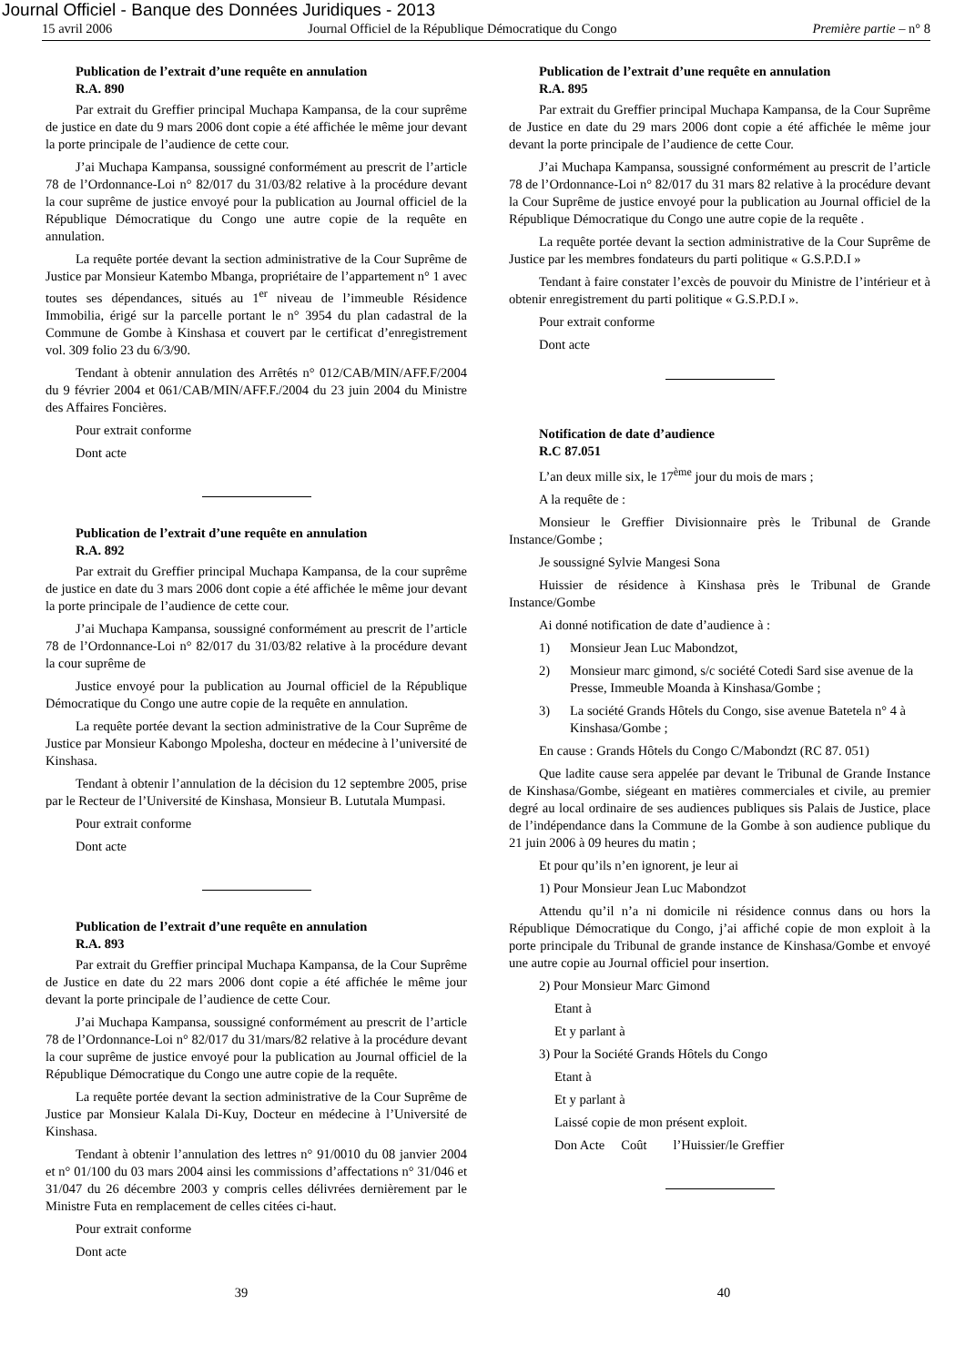Journal Officiel - Banque des Données Juridiques - 2013
15 avril 2006 Journal Officiel de la République Démocratique du Congo Première partie – n° 8
Publication de l’extrait d’une requête en annulation
R.A. 890
Par extrait du Greffier principal Muchapa Kampansa, de la cour suprême de justice en date du 9 mars 2006 dont copie a été affichée le même jour devant la porte principale de l’audience de cette cour.
J’ai Muchapa Kampansa, soussigné conformément au prescrit de l’article 78 de l’Ordonnance-Loi n° 82/017 du 31/03/82 relative à la procédure devant la cour suprême de justice envoyé pour la publication au Journal officiel de la République Démocratique du Congo une autre copie de la requête en annulation.
La requête portée devant la section administrative de la Cour Suprême de Justice par Monsieur Katembo Mbanga, propriétaire de l’appartement n° 1 avec toutes ses dépendances, situés au 1<sup>er</sup> niveau de l’immeuble Résidence Immobilia, érigé sur la parcelle portant le n° 3954 du plan cadastral de la Commune de Gombe à Kinshasa et couvert par le certificat d’enregistrement vol. 309 folio 23 du 6/3/90.
Tendant à obtenir annulation des Arrêtés n° 012/CAB/MIN/AFF.F/2004 du 9 février 2004 et 061/CAB/MIN/AFF.F./2004 du 23 juin 2004 du Ministre des Affaires Foncières.
Pour extrait conforme
Dont acte
Publication de l’extrait d’une requête en annulation
R.A. 892
Par extrait du Greffier principal Muchapa Kampansa, de la cour suprême de justice en date du 3 mars 2006 dont copie a été affichée le même jour devant la porte principale de l’audience de cette cour.
J’ai Muchapa Kampansa, soussigné conformément au prescrit de l’article 78 de l’Ordonnance-Loi n° 82/017 du 31/03/82 relative à la procédure devant la cour suprême de
Justice envoyé pour la publication au Journal officiel de la République Démocratique du Congo une autre copie de la requête en annulation.
La requête portée devant la section administrative de la Cour Suprême de Justice par Monsieur Kabongo Mpolesha, docteur en médecine à l’université de Kinshasa.
Tendant à obtenir l’annulation de la décision du 12 septembre 2005, prise par le Recteur de l’Université de Kinshasa, Monsieur B. Lututala Mumpasi.
Pour extrait conforme
Dont acte
Publication de l’extrait d’une requête en annulation
R.A. 893
Par extrait du Greffier principal Muchapa Kampansa, de la Cour Suprême de Justice en date du 22 mars 2006 dont copie a été affichée le même jour devant la porte principale de l’audience de cette Cour.
J’ai Muchapa Kampansa, soussigné conformément au prescrit de l’article 78 de l’Ordonnance-Loi n° 82/017 du 31/mars/82 relative à la procédure devant la cour suprême de justice envoyé pour la publication au Journal officiel de la République Démocratique du Congo une autre copie de la requête.
La requête portée devant la section administrative de la Cour Suprême de Justice par Monsieur Kalala Di-Kuy, Docteur en médecine à l’Université de Kinshasa.
Tendant à obtenir l’annulation des lettres n° 91/0010 du 08 janvier 2004 et n° 01/100 du 03 mars 2004 ainsi les commissions d’affectations n° 31/046 et 31/047 du 26 décembre 2003 y compris celles délivrées dernièrement par le Ministre Futa en remplacement de celles citées ci-haut.
Pour extrait conforme
Dont acte
Publication de l’extrait d’une requête en annulation
R.A. 895
Par extrait du Greffier principal Muchapa Kampansa, de la Cour Suprême de Justice en date du 29 mars 2006 dont copie a été affichée le même jour devant la porte principale de l’audience de cette Cour.
J’ai Muchapa Kampansa, soussigné conformément au prescrit de l’article 78 de l’Ordonnance-Loi n° 82/017 du 31 mars 82 relative à la procédure devant la Cour Suprême de justice envoyé pour la publication au Journal officiel de la République Démocratique du Congo une autre copie de la requête .
La requête portée devant la section administrative de la Cour Suprême de Justice par les membres fondateurs du parti politique « G.S.P.D.I »
Tendant à faire constater l’excès de pouvoir du Ministre de l’intérieur et à obtenir enregistrement du parti politique « G.S.P.D.I ».
Pour extrait conforme
Dont acte
Notification de date d’audience
R.C 87.051
L’an deux mille six, le 17<sup>ème</sup> jour du mois de mars ;
A la requête de :
Monsieur le Greffier Divisionnaire près le Tribunal de Grande Instance/Gombe ;
Je soussigné Sylvie Mangesi Sona
Huissier de résidence à Kinshasa près le Tribunal de Grande Instance/Gombe
Ai donné notification de date d’audience à :
1) Monsieur Jean Luc Mabondzot,
2) Monsieur marc gimond, s/c société Cotedi Sard sise avenue de la Presse, Immeuble Moanda à Kinshasa/Gombe ;
3) La société Grands Hôtels du Congo, sise avenue Batetela n° 4 à Kinshasa/Gombe ;
En cause : Grands Hôtels du Congo C/Mabondzt (RC 87. 051)
Que ladite cause sera appelée par devant le Tribunal de Grande Instance de Kinshasa/Gombe, siégeant en matières commerciales et civile, au premier degré au local ordinaire de ses audiences publiques sis Palais de Justice, place de l’indépendance dans la Commune de la Gombe à son audience publique du 21 juin 2006 à 09 heures du matin ;
Et pour qu’ils n’en ignorent, je leur ai
1) Pour Monsieur Jean Luc Mabondzot
Attendu qu’il n’a ni domicile ni résidence connus dans ou hors la République Démocratique du Congo, j’ai affiché copie de mon exploit à la porte principale du Tribunal de grande instance de Kinshasa/Gombe et envoyé une autre copie au Journal officiel pour insertion.
2) Pour Monsieur Marc Gimond
Etant à
Et y parlant à
3) Pour la Société Grands Hôtels du Congo
Etant à
Et y parlant à
Laissé copie de mon présent exploit.
Don Acte Coût l’Huissier/le Greffier
39 40